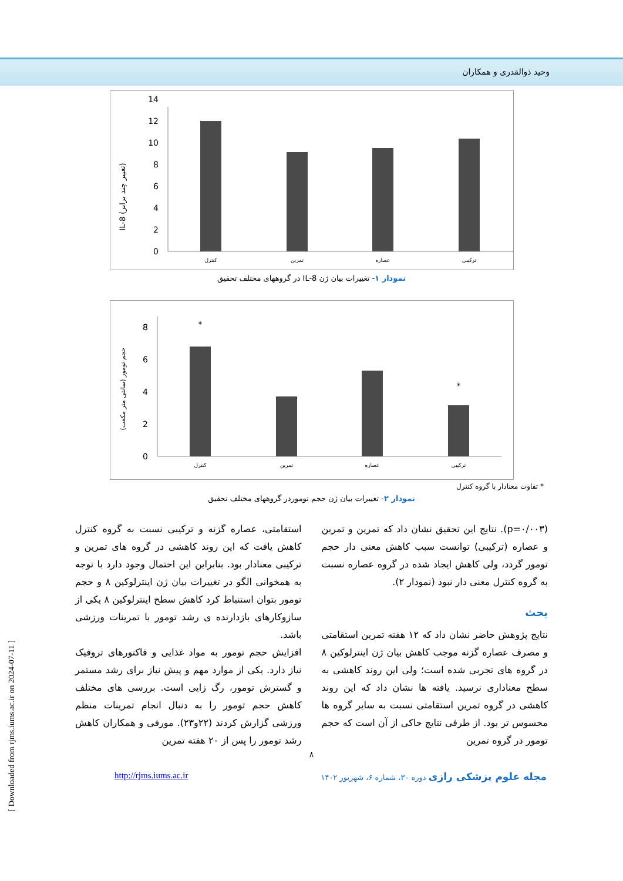وحید ذوالقدری و همکاران
IL-8 (تغییر چند برابر)
0
2
4
6
8
10
12
14
کنترل
تمرین
عصاره
ترکیبی
نمودار ۱- تغییرات بیان ژن IL-8 در گروههای مختلف تحقیق
حجم تومور (سانتی متر مکعب)
0
2
4
6
8
*
*
کنترل
تمرین
عصاره
ترکیبی
* تفاوت معنادار با گروه کنترل
نمودار ۲- تغییرات بیان ژن حجم توموردر گروههای مختلف تحقیق
(p=۰/۰۰۳). نتایج این تحقیق نشان داد که تمرین و تمرین و عصاره (ترکیبی) توانست سبب کاهش معنی دار حجم تومور گردد، ولی کاهش ایجاد شده در گروه عصاره نسبت به گروه کنترل معنی دار نبود (نمودار ۲).
بحث
نتایج پژوهش حاضر نشان داد که ۱۲ هفته تمرین استقامتی و مصرف عصاره گزنه موجب کاهش بیان ژن اینترلوکین ۸ در گروه های تجربی شده است؛ ولی این روند کاهشی به سطح معناداری نرسید. یافته ها نشان داد که این روند کاهشی در گروه تمرین استقامتی نسبت به سایر گروه ها محسوس تر بود. از طرفی نتایج حاکی از آن است که حجم تومور در گروه تمرین
استقامتی، عصاره گزنه و ترکیبی نسبت به گروه کنترل کاهش یافت که این روند کاهشی در گروه های تمرین و ترکیبی معنادار بود. بنابراین این احتمال وجود دارد با توجه به همخوانی الگو در تغییرات بیان ژن اینترلوکین ۸ و حجم تومور بتوان استنباط کرد کاهش سطح اینترلوکین ۸ یکی از سازوکارهای بازدارنده ی رشد تومور با تمرینات ورزشی باشد.
افزایش حجم تومور به مواد غذایی و فاکتورهای تروفیک نیاز دارد. یکی از موارد مهم و پیش نیاز برای رشد مستمر و گسترش تومور، رگ زایی است. بررسی های مختلف کاهش حجم تومور را به دنبال انجام تمرینات منظم ورزشی گزارش کردند (۲۲و۲۳). مورفی و همکاران کاهش رشد تومور را پس از ۲۰ هفته تمرین
۸
مجله علوم پزشکی رازی دوره ۳۰، شماره ۶، شهریور ۱۴۰۲ http://rjms.iums.ac.ir
[ Downloaded from rjms.iums.ac.ir on 2024-07-11 ]